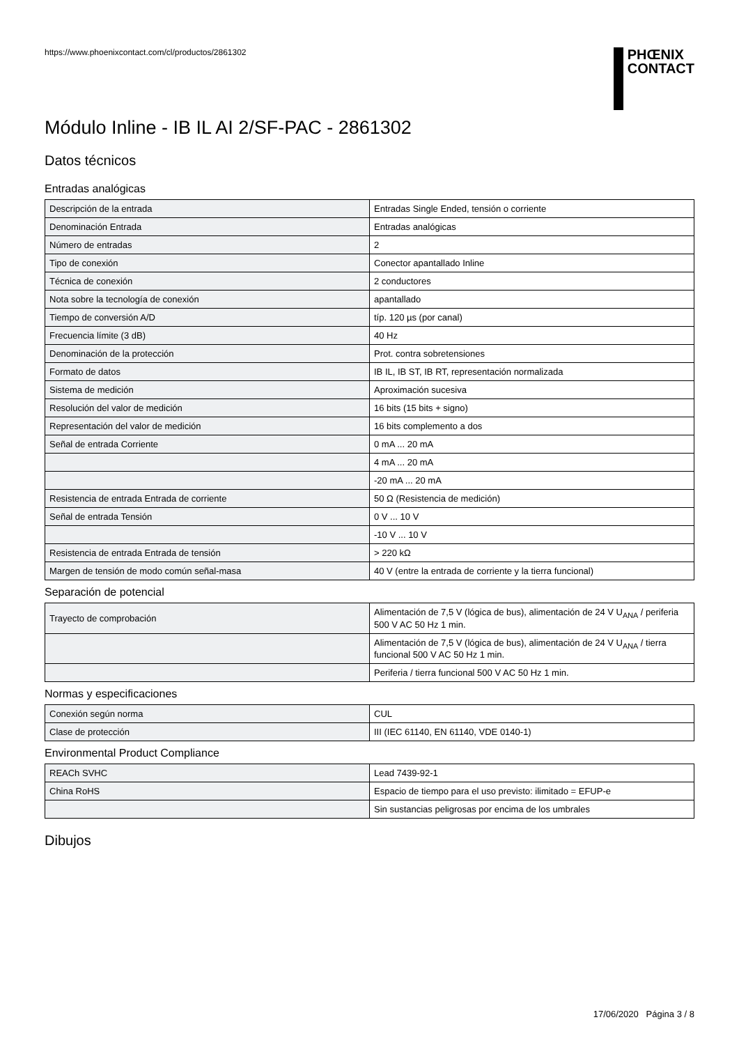https://www.phoenixcontact.com/cl/productos/2861302
PHŒNIX
CONTACT
Módulo Inline - IB IL AI 2/SF-PAC - 2861302
Datos técnicos
Entradas analógicas
| Descripción de la entrada | Entradas Single Ended, tensión o corriente |
| Denominación Entrada | Entradas analógicas |
| Número de entradas | 2 |
| Tipo de conexión | Conector apantallado Inline |
| Técnica de conexión | 2 conductores |
| Nota sobre la tecnología de conexión | apantallado |
| Tiempo de conversión A/D | típ. 120 µs (por canal) |
| Frecuencia límite (3 dB) | 40 Hz |
| Denominación de la protección | Prot. contra sobretensiones |
| Formato de datos | IB IL, IB ST, IB RT, representación normalizada |
| Sistema de medición | Aproximación sucesiva |
| Resolución del valor de medición | 16 bits (15 bits + signo) |
| Representación del valor de medición | 16 bits complemento a dos |
| Señal de entrada Corriente | 0 mA ... 20 mA |
| | 4 mA ... 20 mA |
| | -20 mA ... 20 mA |
| Resistencia de entrada Entrada de corriente | 50 Ω (Resistencia de medición) |
| Señal de entrada Tensión | 0 V ... 10 V |
| | -10 V ... 10 V |
| Resistencia de entrada Entrada de tensión | > 220 kΩ |
| Margen de tensión de modo común señal-masa | 40 V (entre la entrada de corriente y la tierra funcional) |
Separación de potencial
| Trayecto de comprobación | Alimentación de 7,5 V (lógica de bus), alimentación de 24 V U<sub>ANA</sub> / periferia 500 V AC 50 Hz 1 min. |
| | Alimentación de 7,5 V (lógica de bus), alimentación de 24 V U<sub>ANA</sub> / tierra funcional 500 V AC 50 Hz 1 min. |
| | Periferia / tierra funcional 500 V AC 50 Hz 1 min. |
Normas y especificaciones
| Conexión según norma | CUL |
| Clase de protección | III (IEC 61140, EN 61140, VDE 0140-1) |
Environmental Product Compliance
| REACh SVHC | Lead 7439-92-1 |
| China RoHS | Espacio de tiempo para el uso previsto: ilimitado = EFUP-e |
| | Sin sustancias peligrosas por encima de los umbrales |
Dibujos
17/06/2020 Página 3 / 8